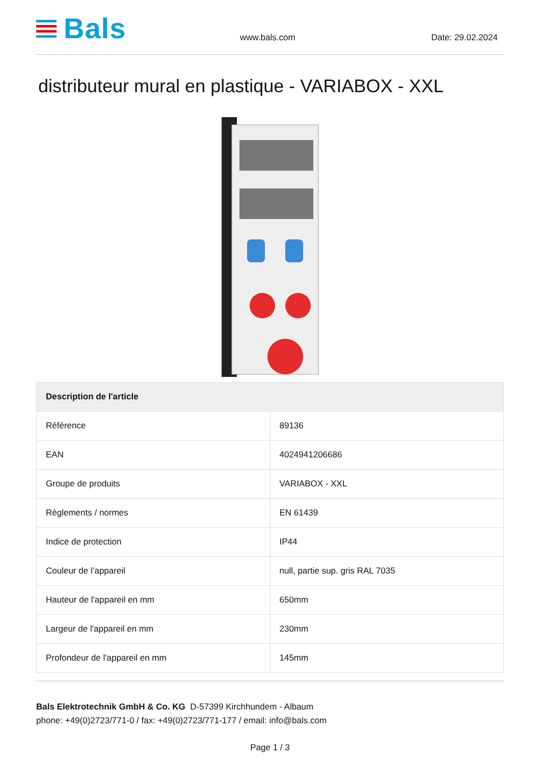Bals
www.bals.com
Date: 29.02.2024
distributeur mural en plastique - VARIABOX - XXL
| Description de l'article | |
| --- | --- |
| Référence | 89136 |
| EAN | 4024941206686 |
| Groupe de produits | VARIABOX - XXL |
| Règlements / normes | EN 61439 |
| Indice de protection | IP44 |
| Couleur de l’appareil | null, partie sup. gris RAL 7035 |
| Hauteur de l'appareil en mm | 650mm |
| Largeur de l'appareil en mm | 230mm |
| Profondeur de l'appareil en mm | 145mm |
Bals Elektrotechnik GmbH & Co. KG D-57399 Kirchhundem - Albaum
phone: +49(0)2723/771-0 / fax: +49(0)2723/771-177 / email: info@bals.com
Page 1 / 3